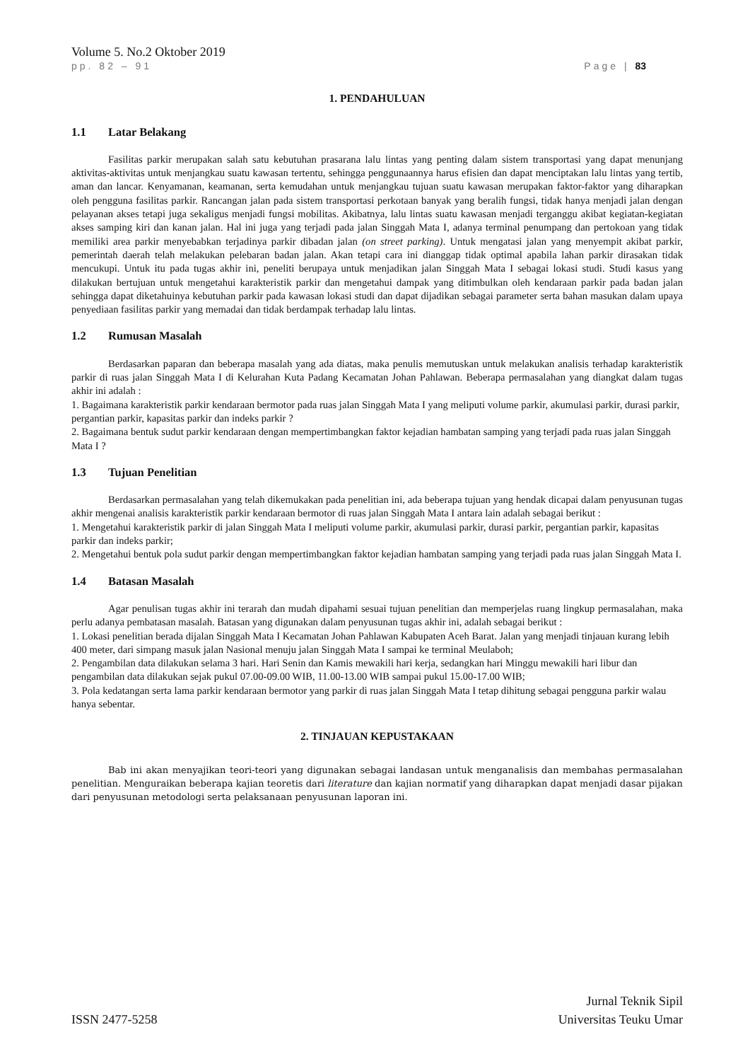Volume 5. No.2 Oktober 2019
pp. 82 – 91 Page | 83
1. PENDAHULUAN
1.1 Latar Belakang
Fasilitas parkir merupakan salah satu kebutuhan prasarana lalu lintas yang penting dalam sistem transportasi yang dapat menunjang aktivitas-aktivitas untuk menjangkau suatu kawasan tertentu, sehingga penggunaannya harus efisien dan dapat menciptakan lalu lintas yang tertib, aman dan lancar. Kenyamanan, keamanan, serta kemudahan untuk menjangkau tujuan suatu kawasan merupakan faktor-faktor yang diharapkan oleh pengguna fasilitas parkir. Rancangan jalan pada sistem transportasi perkotaan banyak yang beralih fungsi, tidak hanya menjadi jalan dengan pelayanan akses tetapi juga sekaligus menjadi fungsi mobilitas. Akibatnya, lalu lintas suatu kawasan menjadi terganggu akibat kegiatan-kegiatan akses samping kiri dan kanan jalan. Hal ini juga yang terjadi pada jalan Singgah Mata I, adanya terminal penumpang dan pertokoan yang tidak memiliki area parkir menyebabkan terjadinya parkir dibadan jalan (on street parking). Untuk mengatasi jalan yang menyempit akibat parkir, pemerintah daerah telah melakukan pelebaran badan jalan. Akan tetapi cara ini dianggap tidak optimal apabila lahan parkir dirasakan tidak mencukupi. Untuk itu pada tugas akhir ini, peneliti berupaya untuk menjadikan jalan Singgah Mata I sebagai lokasi studi. Studi kasus yang dilakukan bertujuan untuk mengetahui karakteristik parkir dan mengetahui dampak yang ditimbulkan oleh kendaraan parkir pada badan jalan sehingga dapat diketahuinya kebutuhan parkir pada kawasan lokasi studi dan dapat dijadikan sebagai parameter serta bahan masukan dalam upaya penyediaan fasilitas parkir yang memadai dan tidak berdampak terhadap lalu lintas.
1.2 Rumusan Masalah
Berdasarkan paparan dan beberapa masalah yang ada diatas, maka penulis memutuskan untuk melakukan analisis terhadap karakteristik parkir di ruas jalan Singgah Mata I di Kelurahan Kuta Padang Kecamatan Johan Pahlawan. Beberapa permasalahan yang diangkat dalam tugas akhir ini adalah :
1. Bagaimana karakteristik parkir kendaraan bermotor pada ruas jalan Singgah Mata I yang meliputi volume parkir, akumulasi parkir, durasi parkir, pergantian parkir, kapasitas parkir dan indeks parkir ?
2. Bagaimana bentuk sudut parkir kendaraan dengan mempertimbangkan faktor kejadian hambatan samping yang terjadi pada ruas jalan Singgah Mata I ?
1.3 Tujuan Penelitian
Berdasarkan permasalahan yang telah dikemukakan pada penelitian ini, ada beberapa tujuan yang hendak dicapai dalam penyusunan tugas akhir mengenai analisis karakteristik parkir kendaraan bermotor di ruas jalan Singgah Mata I antara lain adalah sebagai berikut :
1. Mengetahui karakteristik parkir di jalan Singgah Mata I meliputi volume parkir, akumulasi parkir, durasi parkir, pergantian parkir, kapasitas parkir dan indeks parkir;
2. Mengetahui bentuk pola sudut parkir dengan mempertimbangkan faktor kejadian hambatan samping yang terjadi pada ruas jalan Singgah Mata I.
1.4 Batasan Masalah
Agar penulisan tugas akhir ini terarah dan mudah dipahami sesuai tujuan penelitian dan memperjelas ruang lingkup permasalahan, maka perlu adanya pembatasan masalah. Batasan yang digunakan dalam penyusunan tugas akhir ini, adalah sebagai berikut :
1. Lokasi penelitian berada dijalan Singgah Mata I Kecamatan Johan Pahlawan Kabupaten Aceh Barat. Jalan yang menjadi tinjauan kurang lebih 400 meter, dari simpang masuk jalan Nasional menuju jalan Singgah Mata I sampai ke terminal Meulaboh;
2. Pengambilan data dilakukan selama 3 hari. Hari Senin dan Kamis mewakili hari kerja, sedangkan hari Minggu mewakili hari libur dan pengambilan data dilakukan sejak pukul 07.00-09.00 WIB, 11.00-13.00 WIB sampai pukul 15.00-17.00 WIB;
3. Pola kedatangan serta lama parkir kendaraan bermotor yang parkir di ruas jalan Singgah Mata I tetap dihitung sebagai pengguna parkir walau hanya sebentar.
2. TINJAUAN KEPUSTAKAAN
Bab ini akan menyajikan teori-teori yang digunakan sebagai landasan untuk menganalisis dan membahas permasalahan penelitian. Menguraikan beberapa kajian teoretis dari literature dan kajian normatif yang diharapkan dapat menjadi dasar pijakan dari penyusunan metodologi serta pelaksanaan penyusunan laporan ini.
ISSN 2477-5258
Jurnal Teknik Sipil
Universitas Teuku Umar